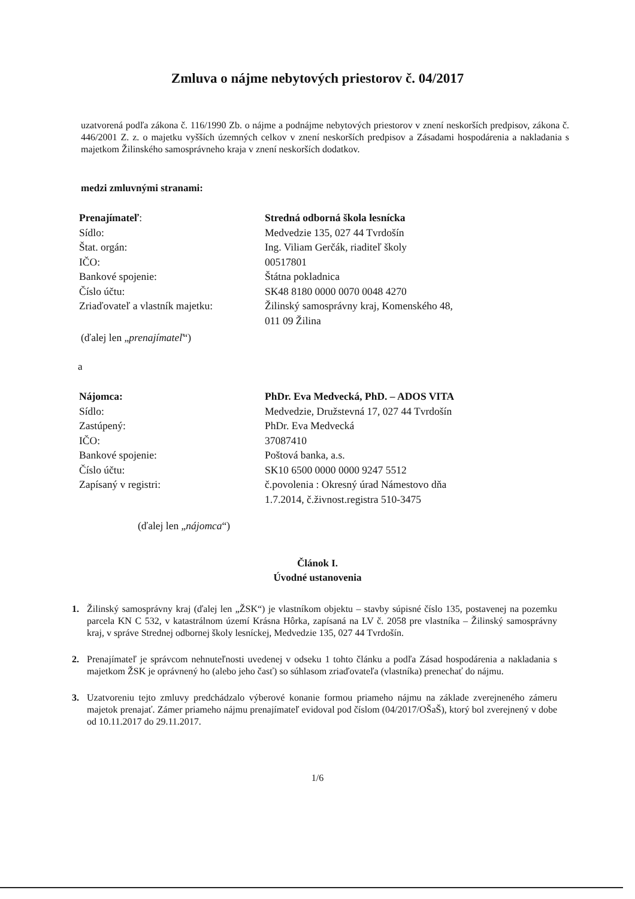Zmluva o nájme nebytových priestorov č. 04/2017
uzatvorená podľa zákona č. 116/1990 Zb. o nájme a podnájme nebytových priestorov v znení neskorších predpisov, zákona č. 446/2001 Z. z. o majetku vyšších územných celkov v znení neskorších predpisov a Zásadami hospodárenia a nakladania s majetkom Žilinského samosprávneho kraja v znení neskorších dodatkov.
medzi zmluvnými stranami:
Prenajímateľ:
Sídlo:
Štat. orgán:
IČO:
Bankové spojenie:
Číslo účtu:
Zriaďovateľ a vlastník majetku:
Stredná odborná škola lesnícka
Medvedzie 135, 027 44 Tvrdošín
Ing. Viliam Gerčák, riaditeľ školy
00517801
Štátna pokladnica
SK48 8180 0000 0070 0048 4270
Žilinský samosprávny kraj, Komenského 48,
011 09 Žilina
(ďalej len „prenajímateľ“)
a
Nájomca:
Sídlo:
Zastúpený:
IČO:
Bankové spojenie:
Číslo účtu:
Zapísaný v registri:
PhDr. Eva Medvecká, PhD. – ADOS VITA
Medvedzie, Družstevná 17, 027 44 Tvrdošín
PhDr. Eva Medvecká
37087410
Poštová banka, a.s.
SK10 6500 0000 0000 9247 5512
č.povolenia : Okresný úrad Námestovo dňa
1.7.2014, č.živnost.registra 510-3475
(ďalej len „nájomca“)
Článok I.
Úvodné ustanovenia
1. Žilinský samosprávny kraj (ďalej len „ŽSK“) je vlastníkom objektu – stavby súpisné číslo 135, postavenej na pozemku parcela KN C 532, v katastrálnom území Krásna Hôrka, zapísaná na LV č. 2058 pre vlastníka – Žilinský samosprávny kraj, v správe Strednej odbornej školy lesníckej, Medvedzie 135, 027 44 Tvrdošín.
2. Prenajímateľ je správcom nehnuteľnosti uvedenej v odseku 1 tohto článku a podľa Zásad hospodárenia a nakladania s majetkom ŽSK je oprávnený ho (alebo jeho časť) so súhlasom zriaďovateľa (vlastníka) prenechať do nájmu.
3. Uzatvoreniu tejto zmluvy predchádzalo výberové konanie formou priameho nájmu na základe zverejneného zámeru majetok prenajať. Zámer priameho nájmu prenajímateľ evidoval pod číslom (04/2017/OŠaŠ), ktorý bol zverejnený v dobe od 10.11.2017 do 29.11.2017.
1/6